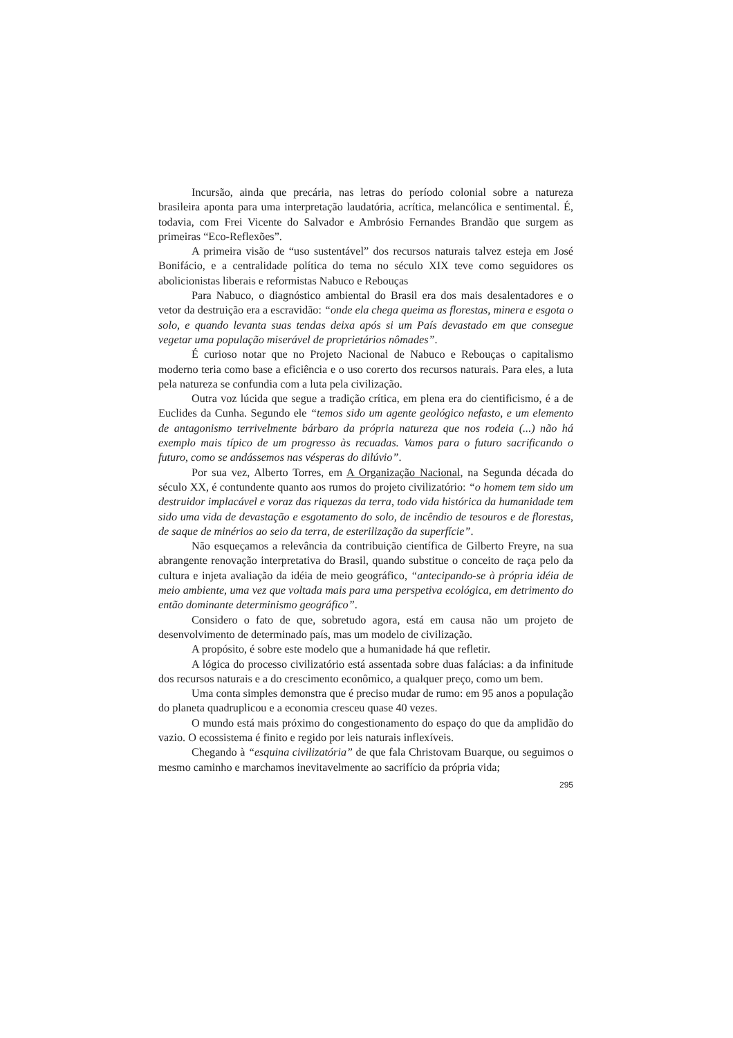Incursão, ainda que precária, nas letras do período colonial sobre a natureza brasileira aponta para uma interpretação laudatória, acrítica, melancólica e sentimental. É, todavia, com Frei Vicente do Salvador e Ambrósio Fernandes Brandão que surgem as primeiras “Eco-Reflexões”.
A primeira visão de “uso sustentável” dos recursos naturais talvez esteja em José Bonifácio, e a centralidade política do tema no século XIX teve como seguidores os abolicionistas liberais e reformistas Nabuco e Rebouças
Para Nabuco, o diagnóstico ambiental do Brasil era dos mais desalentadores e o vetor da destruição era a escravidão: “onde ela chega queima as florestas, minera e esgota o solo, e quando levanta suas tendas deixa após si um País devastado em que consegue vegetar uma população miserável de proprietários nômades”.
É curioso notar que no Projeto Nacional de Nabuco e Rebouças o capitalismo moderno teria como base a eficiência e o uso corerto dos recursos naturais. Para eles, a luta pela natureza se confundia com a luta pela civilização.
Outra voz lúcida que segue a tradição crítica, em plena era do cientificismo, é a de Euclides da Cunha. Segundo ele “temos sido um agente geológico nefasto, e um elemento de antagonismo terrivelmente bárbaro da própria natureza que nos rodeia (...) não há exemplo mais típico de um progresso às recuadas. Vamos para o futuro sacrificando o futuro, como se andássemos nas vésperas do dilúvio”.
Por sua vez, Alberto Torres, em A Organização Nacional, na Segunda década do século XX, é contundente quanto aos rumos do projeto civilizatório: “o homem tem sido um destruidor implacável e voraz das riquezas da terra, todo vida histórica da humanidade tem sido uma vida de devastação e esgotamento do solo, de incêndio de tesouros e de florestas, de saque de minérios ao seio da terra, de esterilização da superfície”.
Não esqueçamos a relevância da contribuição científica de Gilberto Freyre, na sua abrangente renovação interpretativa do Brasil, quando substitue o conceito de raça pelo da cultura e injeta avaliação da idéia de meio geográfico, “antecipando-se à própria idéia de meio ambiente, uma vez que voltada mais para uma perspetiva ecológica, em detrimento do então dominante determinismo geográfico”.
Considero o fato de que, sobretudo agora, está em causa não um projeto de desenvolvimento de determinado país, mas um modelo de civilização.
A propósito, é sobre este modelo que a humanidade há que refletir.
A lógica do processo civilizatório está assentada sobre duas falácias: a da infinitude dos recursos naturais e a do crescimento econômico, a qualquer preço, como um bem.
Uma conta simples demonstra que é preciso mudar de rumo: em 95 anos a população do planeta quadruplicou e a economia cresceu quase 40 vezes.
O mundo está mais próximo do congestionamento do espaço do que da amplidão do vazio. O ecossistema é finito e regido por leis naturais inflexíveis.
Chegando à “esquina civilizatória” de que fala Christovam Buarque, ou seguimos o mesmo caminho e marchamos inevitavelmente ao sacrifício da própria vida;
295